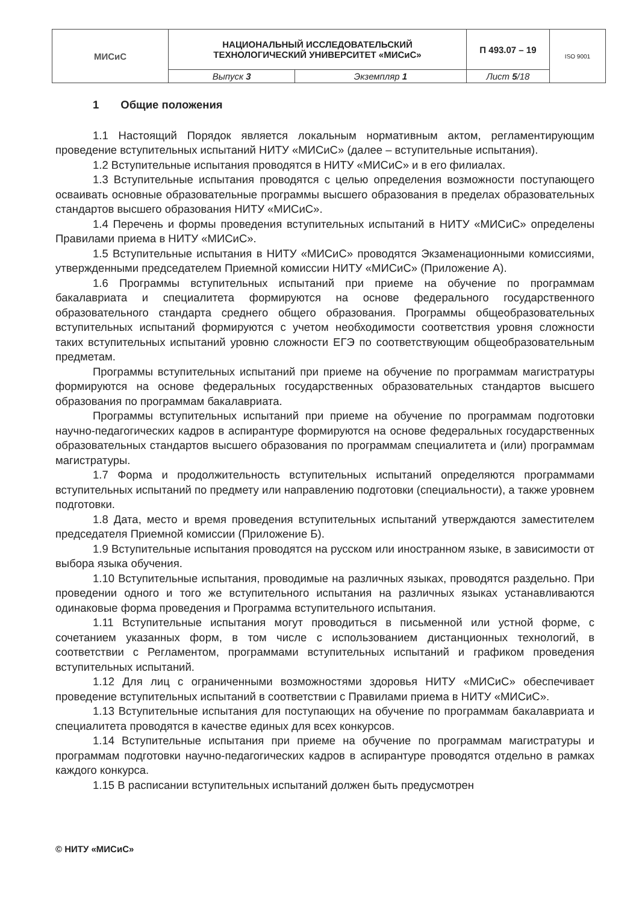| МИСиС | НАЦИОНАЛЬНЫЙ ИССЛЕДОВАТЕЛЬСКИЙ ТЕХНОЛОГИЧЕСКИЙ УНИВЕРСИТЕТ «МИСиС» | | П 493.07 – 19 | ISO 9001 |
| | Выпуск 3 | Экземпляр 1 | Лист 5 /18 | |
1 Общие положения
1.1 Настоящий Порядок является локальным нормативным актом, регламентирующим проведение вступительных испытаний НИТУ «МИСиС» (далее – вступительные испытания).
1.2 Вступительные испытания проводятся в НИТУ «МИСиС» и в его филиалах.
1.3 Вступительные испытания проводятся с целью определения возможности поступающего осваивать основные образовательные программы высшего образования в пределах образовательных стандартов высшего образования НИТУ «МИСиС».
1.4 Перечень и формы проведения вступительных испытаний в НИТУ «МИСиС» определены Правилами приема в НИТУ «МИСиС».
1.5 Вступительные испытания в НИТУ «МИСиС» проводятся Экзаменационными комиссиями, утвержденными председателем Приемной комиссии НИТУ «МИСиС» (Приложение А).
1.6 Программы вступительных испытаний при приеме на обучение по программам бакалавриата и специалитета формируются на основе федерального государственного образовательного стандарта среднего общего образования. Программы общеобразовательных вступительных испытаний формируются с учетом необходимости соответствия уровня сложности таких вступительных испытаний уровню сложности ЕГЭ по соответствующим общеобразовательным предметам.
Программы вступительных испытаний при приеме на обучение по программам магистратуры формируются на основе федеральных государственных образовательных стандартов высшего образования по программам бакалавриата.
Программы вступительных испытаний при приеме на обучение по программам подготовки научно-педагогических кадров в аспирантуре формируются на основе федеральных государственных образовательных стандартов высшего образования по программам специалитета и (или) программам магистратуры.
1.7 Форма и продолжительность вступительных испытаний определяются программами вступительных испытаний по предмету или направлению подготовки (специальности), а также уровнем подготовки.
1.8 Дата, место и время проведения вступительных испытаний утверждаются заместителем председателя Приемной комиссии (Приложение Б).
1.9 Вступительные испытания проводятся на русском или иностранном языке, в зависимости от выбора языка обучения.
1.10 Вступительные испытания, проводимые на различных языках, проводятся раздельно. При проведении одного и того же вступительного испытания на различных языках устанавливаются одинаковые форма проведения и Программа вступительного испытания.
1.11 Вступительные испытания могут проводиться в письменной или устной форме, с сочетанием указанных форм, в том числе с использованием дистанционных технологий, в соответствии с Регламентом, программами вступительных испытаний и графиком проведения вступительных испытаний.
1.12 Для лиц с ограниченными возможностями здоровья НИТУ «МИСиС» обеспечивает проведение вступительных испытаний в соответствии с Правилами приема в НИТУ «МИСиС».
1.13 Вступительные испытания для поступающих на обучение по программам бакалавриата и специалитета проводятся в качестве единых для всех конкурсов.
1.14 Вступительные испытания при приеме на обучение по программам магистратуры и программам подготовки научно-педагогических кадров в аспирантуре проводятся отдельно в рамках каждого конкурса.
1.15 В расписании вступительных испытаний должен быть предусмотрен
© НИТУ «МИСиС»